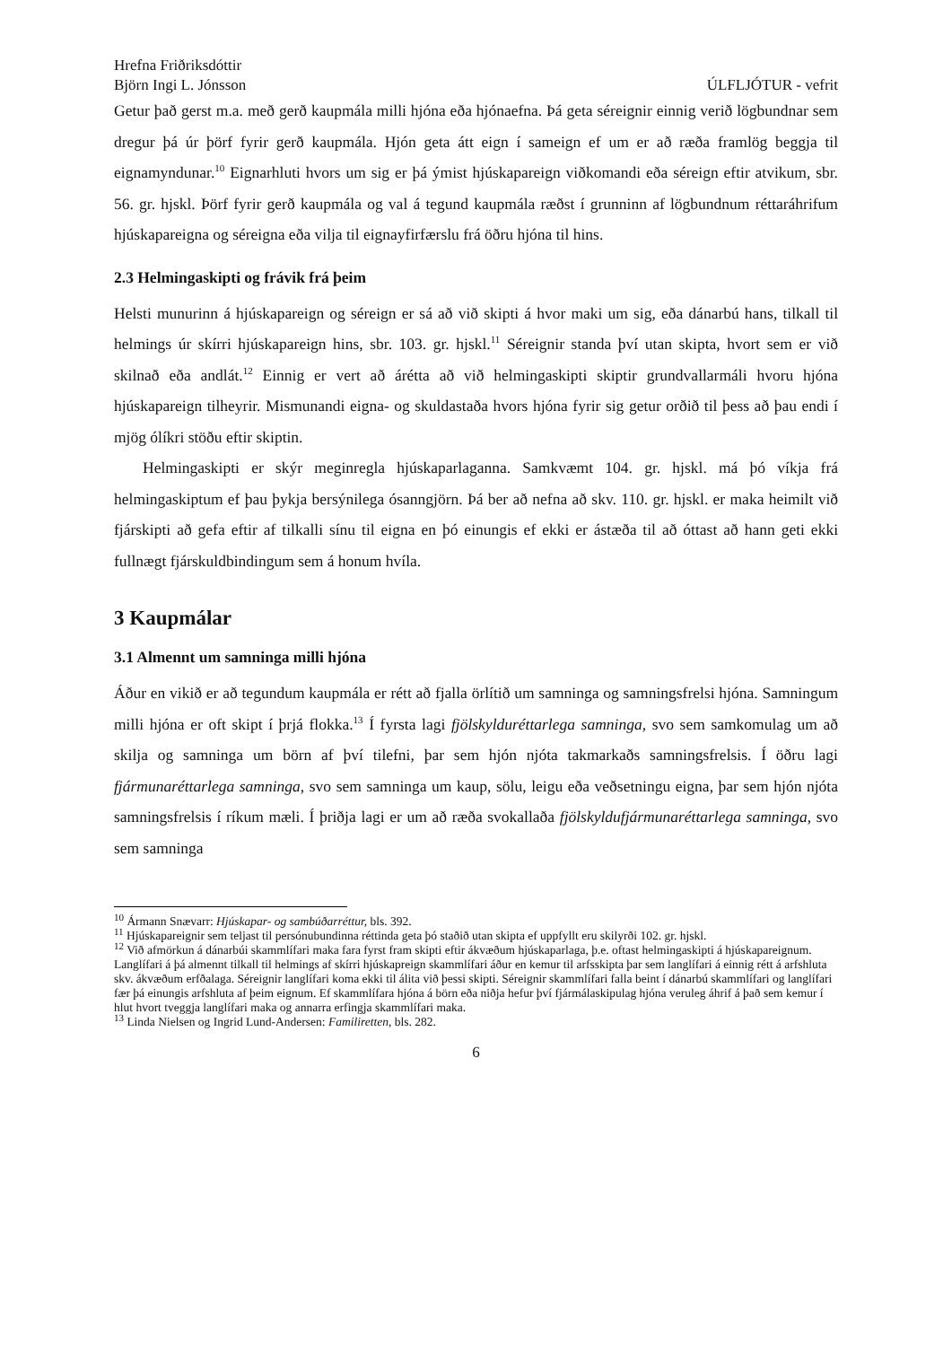Hrefna Friðriksdóttir
Björn Ingi L. Jónsson ÚLFLJÓTUR - vefrit
Getur það gerst m.a. með gerð kaupmála milli hjóna eða hjónaefna. Þá geta séreignir einnig verið lögbundnar sem dregur þá úr þörf fyrir gerð kaupmála. Hjón geta átt eign í sameign ef um er að ræða framlög beggja til eignamyndunar.<sup>10</sup> Eignarhluti hvors um sig er þá ýmist hjúskapareign viðkomandi eða séreign eftir atvikum, sbr. 56. gr. hjskl. Þörf fyrir gerð kaupmála og val á tegund kaupmála ræðst í grunninn af lögbundnum réttaráhrifum hjúskapareigna og séreigna eða vilja til eignayfirfærslu frá öðru hjóna til hins.
2.3 Helmingaskipti og frávik frá þeim
Helsti munurinn á hjúskapareign og séreign er sá að við skipti á hvor maki um sig, eða dánarbú hans, tilkall til helmings úr skírri hjúskapareign hins, sbr. 103. gr. hjskl.<sup>11</sup> Séreignir standa því utan skipta, hvort sem er við skilnað eða andlát.<sup>12</sup> Einnig er vert að árétta að við helmingaskipti skiptir grundvallarmáli hvoru hjóna hjúskapareign tilheyrir. Mismunandi eigna- og skuldastaða hvors hjóna fyrir sig getur orðið til þess að þau endi í mjög ólíkri stöðu eftir skiptin.
Helmingaskipti er skýr meginregla hjúskaparlaganna. Samkvæmt 104. gr. hjskl. má þó víkja frá helmingaskiptum ef þau þykja bersýnilega ósanngjörn. Þá ber að nefna að skv. 110. gr. hjskl. er maka heimilt við fjárskipti að gefa eftir af tilkalli sínu til eigna en þó einungis ef ekki er ástæða til að óttast að hann geti ekki fullnægt fjárskuldbindingum sem á honum hvíla.
3 Kaupmálar
3.1 Almennt um samninga milli hjóna
Áður en vikið er að tegundum kaupmála er rétt að fjalla örlítið um samninga og samningsfrelsi hjóna. Samningum milli hjóna er oft skipt í þrjá flokka.<sup>13</sup> Í fyrsta lagi fjölskylduréttarlega samninga, svo sem samkomulag um að skilja og samninga um börn af því tilefni, þar sem hjón njóta takmarkaðs samningsfrelsis. Í öðru lagi fjármunaréttarlega samninga, svo sem samninga um kaup, sölu, leigu eða veðsetningu eigna, þar sem hjón njóta samningsfrelsis í ríkum mæli. Í þriðja lagi er um að ræða svokallaða fjölskyldufjármunaréttarlega samninga, svo sem samninga
<sup>10</sup> Ármann Snævarr: Hjúskapar- og sambúðarréttur, bls. 392.
<sup>11</sup> Hjúskapareignir sem teljast til persónubundinna réttinda geta þó staðið utan skipta ef uppfyllt eru skilyrði 102. gr. hjskl.
<sup>12</sup> Við afmörkun á dánarbúi skammlífari maka fara fyrst fram skipti eftir ákvæðum hjúskaparlaga, þ.e. oftast helmingaskipti á hjúskapareignum. Langlífari á þá almennt tilkall til helmings af skírri hjúskapreign skammlífari áður en kemur til arfsskipta þar sem langlífari á einnig rétt á arfshluta skv. ákvæðum erfðalaga. Séreignir langlífari koma ekki til álita við þessi skipti. Séreignir skammlífari falla beint í dánarbú skammlífari og langlífari fær þá einungis arfshluta af þeim eignum. Ef skammlífara hjóna á börn eða niðja hefur því fjármálaskipulag hjóna veruleg áhrif á það sem kemur í hlut hvort tveggja langlífari maka og annarra erfingja skammlífari maka.
<sup>13</sup> Linda Nielsen og Ingrid Lund-Andersen: Familiretten, bls. 282.
6